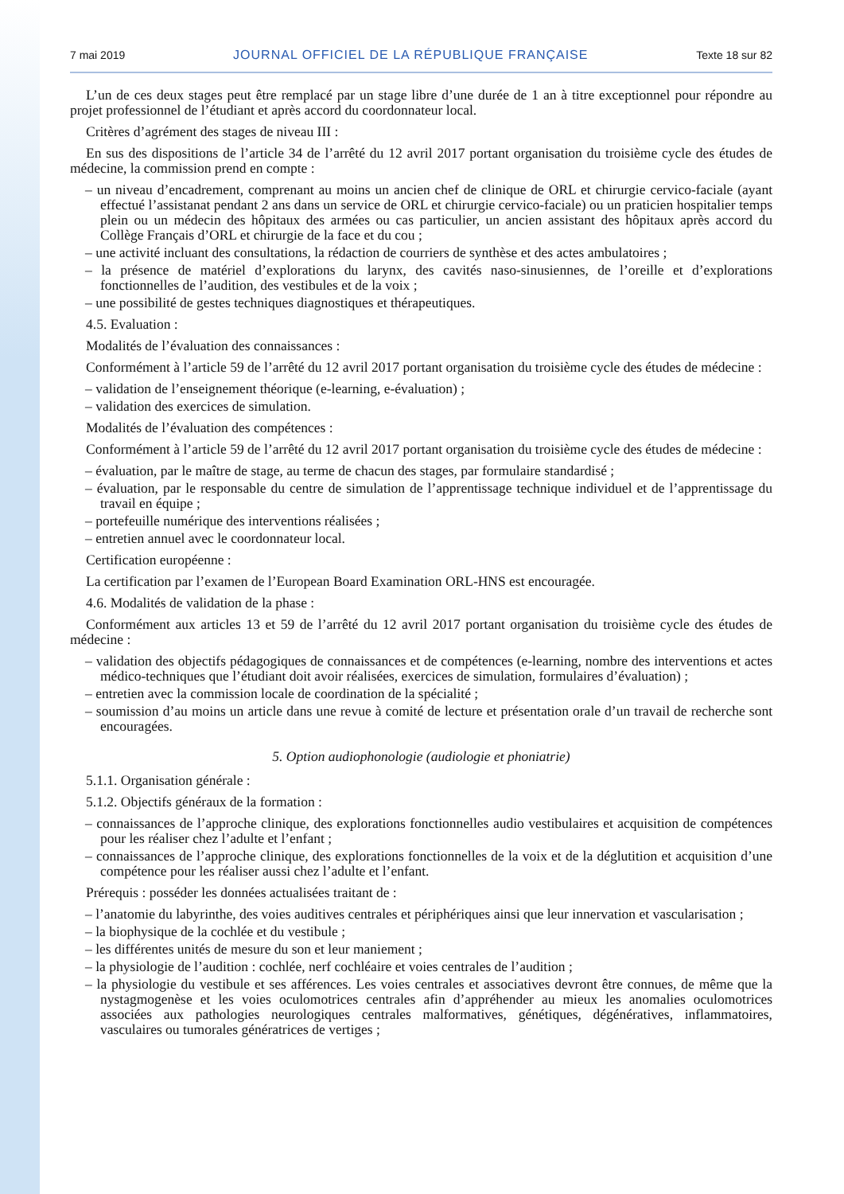7 mai 2019 JOURNAL OFFICIEL DE LA RÉPUBLIQUE FRANÇAISE Texte 18 sur 82
L’un de ces deux stages peut être remplacé par un stage libre d’une durée de 1 an à titre exceptionnel pour répondre au projet professionnel de l’étudiant et après accord du coordonnateur local.
Critères d’agrément des stages de niveau III :
En sus des dispositions de l’article 34 de l’arrêté du 12 avril 2017 portant organisation du troisième cycle des études de médecine, la commission prend en compte :
– un niveau d’encadrement, comprenant au moins un ancien chef de clinique de ORL et chirurgie cervico-faciale (ayant effectué l’assistanat pendant 2 ans dans un service de ORL et chirurgie cervico-faciale) ou un praticien hospitalier temps plein ou un médecin des hôpitaux des armées ou cas particulier, un ancien assistant des hôpitaux après accord du Collège Français d’ORL et chirurgie de la face et du cou ;
– une activité incluant des consultations, la rédaction de courriers de synthèse et des actes ambulatoires ;
– la présence de matériel d’explorations du larynx, des cavités naso-sinusiennes, de l’oreille et d’explorations fonctionnelles de l’audition, des vestibules et de la voix ;
– une possibilité de gestes techniques diagnostiques et thérapeutiques.
4.5. Evaluation :
Modalités de l’évaluation des connaissances :
Conformément à l’article 59 de l’arrêté du 12 avril 2017 portant organisation du troisième cycle des études de médecine :
– validation de l’enseignement théorique (e-learning, e-évaluation) ;
– validation des exercices de simulation.
Modalités de l’évaluation des compétences :
Conformément à l’article 59 de l’arrêté du 12 avril 2017 portant organisation du troisième cycle des études de médecine :
– évaluation, par le maître de stage, au terme de chacun des stages, par formulaire standardisé ;
– évaluation, par le responsable du centre de simulation de l’apprentissage technique individuel et de l’apprentissage du travail en équipe ;
– portefeuille numérique des interventions réalisées ;
– entretien annuel avec le coordonnateur local.
Certification européenne :
La certification par l’examen de l’European Board Examination ORL-HNS est encouragée.
4.6. Modalités de validation de la phase :
Conformément aux articles 13 et 59 de l’arrêté du 12 avril 2017 portant organisation du troisième cycle des études de médecine :
– validation des objectifs pédagogiques de connaissances et de compétences (e-learning, nombre des interventions et actes médico-techniques que l’étudiant doit avoir réalisées, exercices de simulation, formulaires d’évaluation) ;
– entretien avec la commission locale de coordination de la spécialité ;
– soumission d’au moins un article dans une revue à comité de lecture et présentation orale d’un travail de recherche sont encouragées.
5. Option audiophonologie (audiologie et phoniatrie)
5.1.1. Organisation générale :
5.1.2. Objectifs généraux de la formation :
– connaissances de l’approche clinique, des explorations fonctionnelles audio vestibulaires et acquisition de compétences pour les réaliser chez l’adulte et l’enfant ;
– connaissances de l’approche clinique, des explorations fonctionnelles de la voix et de la déglutition et acquisition d’une compétence pour les réaliser aussi chez l’adulte et l’enfant.
Prérequis : posséder les données actualisées traitant de :
– l’anatomie du labyrinthe, des voies auditives centrales et périphériques ainsi que leur innervation et vascularisation ;
– la biophysique de la cochlée et du vestibule ;
– les différentes unités de mesure du son et leur maniement ;
– la physiologie de l’audition : cochlée, nerf cochléaire et voies centrales de l’audition ;
– la physiologie du vestibule et ses afférences. Les voies centrales et associatives devront être connues, de même que la nystagmogenèse et les voies oculomotrices centrales afin d’appréhender au mieux les anomalies oculomotrices associées aux pathologies neurologiques centrales malformatives, génétiques, dégénératives, inflammatoires, vasculaires ou tumorales génératrices de vertiges ;